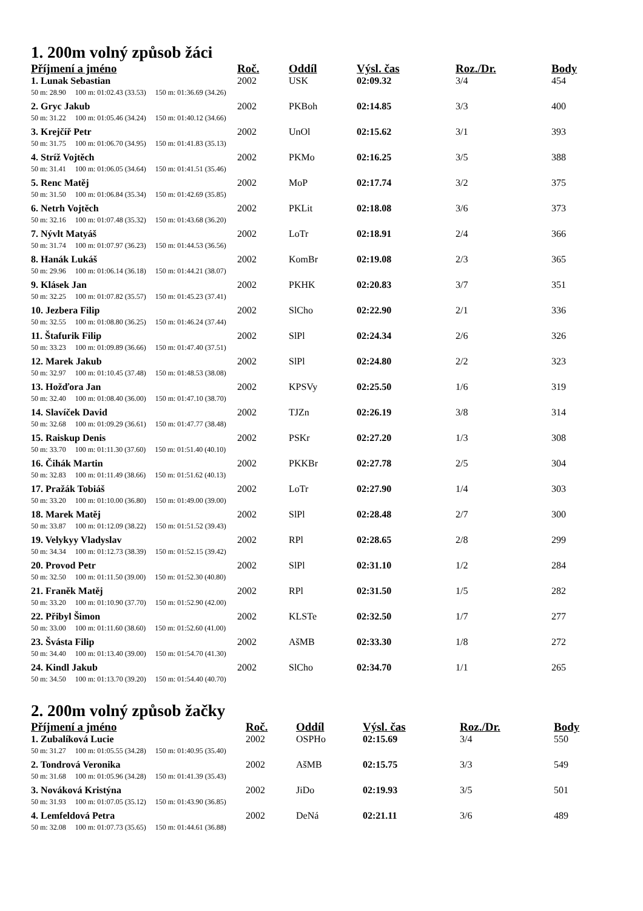1. 200m volný způsob žáci
| Příjmení a jméno | Roč. | Oddíl | Výsl. čas | Roz./Dr. | Body |
| --- | --- | --- | --- | --- | --- |
| 1. Lunak Sebastian | 2002 | USK | 02:09.32 | 3/4 | 454 |
| 50 m: 28.90 100 m: 01:02.43 (33.53) 150 m: 01:36.69 (34.26) | | | | | |
| 2. Gryc Jakub | 2002 | PKBoh | 02:14.85 | 3/3 | 400 |
| 50 m: 31.22 100 m: 01:05.46 (34.24) 150 m: 01:40.12 (34.66) | | | | | |
| 3. Krejčíř Petr | 2002 | UnOl | 02:15.62 | 3/1 | 393 |
| 50 m: 31.75 100 m: 01:06.70 (34.95) 150 m: 01:41.83 (35.13) | | | | | |
| 4. Stríž Vojtěch | 2002 | PKMo | 02:16.25 | 3/5 | 388 |
| 50 m: 31.41 100 m: 01:06.05 (34.64) 150 m: 01:41.51 (35.46) | | | | | |
| 5. Renc Matěj | 2002 | MoP | 02:17.74 | 3/2 | 375 |
| 50 m: 31.50 100 m: 01:06.84 (35.34) 150 m: 01:42.69 (35.85) | | | | | |
| 6. Netrh Vojtěch | 2002 | PKLit | 02:18.08 | 3/6 | 373 |
| 50 m: 32.16 100 m: 01:07.48 (35.32) 150 m: 01:43.68 (36.20) | | | | | |
| 7. Nývlt Matyáš | 2002 | LoTr | 02:18.91 | 2/4 | 366 |
| 50 m: 31.74 100 m: 01:07.97 (36.23) 150 m: 01:44.53 (36.56) | | | | | |
| 8. Hanák Lukáš | 2002 | KomBr | 02:19.08 | 2/3 | 365 |
| 50 m: 29.96 100 m: 01:06.14 (36.18) 150 m: 01:44.21 (38.07) | | | | | |
| 9. Klásek Jan | 2002 | PKHK | 02:20.83 | 3/7 | 351 |
| 50 m: 32.25 100 m: 01:07.82 (35.57) 150 m: 01:45.23 (37.41) | | | | | |
| 10. Jezbera Filip | 2002 | SlCho | 02:22.90 | 2/1 | 336 |
| 50 m: 32.55 100 m: 01:08.80 (36.25) 150 m: 01:46.24 (37.44) | | | | | |
| 11. Štafurik Filip | 2002 | SlPl | 02:24.34 | 2/6 | 326 |
| 50 m: 33.23 100 m: 01:09.89 (36.66) 150 m: 01:47.40 (37.51) | | | | | |
| 12. Marek Jakub | 2002 | SlPl | 02:24.80 | 2/2 | 323 |
| 50 m: 32.97 100 m: 01:10.45 (37.48) 150 m: 01:48.53 (38.08) | | | | | |
| 13. Hožďora Jan | 2002 | KPSVy | 02:25.50 | 1/6 | 319 |
| 50 m: 32.40 100 m: 01:08.40 (36.00) 150 m: 01:47.10 (38.70) | | | | | |
| 14. Slavíček David | 2002 | TJZn | 02:26.19 | 3/8 | 314 |
| 50 m: 32.68 100 m: 01:09.29 (36.61) 150 m: 01:47.77 (38.48) | | | | | |
| 15. Raiskup Denis | 2002 | PSKr | 02:27.20 | 1/3 | 308 |
| 50 m: 33.70 100 m: 01:11.30 (37.60) 150 m: 01:51.40 (40.10) | | | | | |
| 16. Čihák Martin | 2002 | PKKBr | 02:27.78 | 2/5 | 304 |
| 50 m: 32.83 100 m: 01:11.49 (38.66) 150 m: 01:51.62 (40.13) | | | | | |
| 17. Pražák Tobiáš | 2002 | LoTr | 02:27.90 | 1/4 | 303 |
| 50 m: 33.20 100 m: 01:10.00 (36.80) 150 m: 01:49.00 (39.00) | | | | | |
| 18. Marek Matěj | 2002 | SlPl | 02:28.48 | 2/7 | 300 |
| 50 m: 33.87 100 m: 01:12.09 (38.22) 150 m: 01:51.52 (39.43) | | | | | |
| 19. Velykyy Vladyslav | 2002 | RPl | 02:28.65 | 2/8 | 299 |
| 50 m: 34.34 100 m: 01:12.73 (38.39) 150 m: 01:52.15 (39.42) | | | | | |
| 20. Provod Petr | 2002 | SlPl | 02:31.10 | 1/2 | 284 |
| 50 m: 32.50 100 m: 01:11.50 (39.00) 150 m: 01:52.30 (40.80) | | | | | |
| 21. Franěk Matěj | 2002 | RPl | 02:31.50 | 1/5 | 282 |
| 50 m: 33.20 100 m: 01:10.90 (37.70) 150 m: 01:52.90 (42.00) | | | | | |
| 22. Přibyl Šimon | 2002 | KLSTe | 02:32.50 | 1/7 | 277 |
| 50 m: 33.00 100 m: 01:11.60 (38.60) 150 m: 01:52.60 (41.00) | | | | | |
| 23. Švásta Filip | 2002 | AšMB | 02:33.30 | 1/8 | 272 |
| 50 m: 34.40 100 m: 01:13.40 (39.00) 150 m: 01:54.70 (41.30) | | | | | |
| 24. Kindl Jakub | 2002 | SlCho | 02:34.70 | 1/1 | 265 |
| 50 m: 34.50 100 m: 01:13.70 (39.20) 150 m: 01:54.40 (40.70) | | | | | |
2. 200m volný způsob žačky
| Příjmení a jméno | Roč. | Oddíl | Výsl. čas | Roz./Dr. | Body |
| --- | --- | --- | --- | --- | --- |
| 1. Zubalíková Lucie | 2002 | OSPHo | 02:15.69 | 3/4 | 550 |
| 50 m: 31.27 100 m: 01:05.55 (34.28) 150 m: 01:40.95 (35.40) | | | | | |
| 2. Tondrová Veronika | 2002 | AšMB | 02:15.75 | 3/3 | 549 |
| 50 m: 31.68 100 m: 01:05.96 (34.28) 150 m: 01:41.39 (35.43) | | | | | |
| 3. Nováková Kristýna | 2002 | JiDo | 02:19.93 | 3/5 | 501 |
| 50 m: 31.93 100 m: 01:07.05 (35.12) 150 m: 01:43.90 (36.85) | | | | | |
| 4. Lemfeldová Petra | 2002 | DeNá | 02:21.11 | 3/6 | 489 |
| 50 m: 32.08 100 m: 01:07.73 (35.65) 150 m: 01:44.61 (36.88) | | | | | |